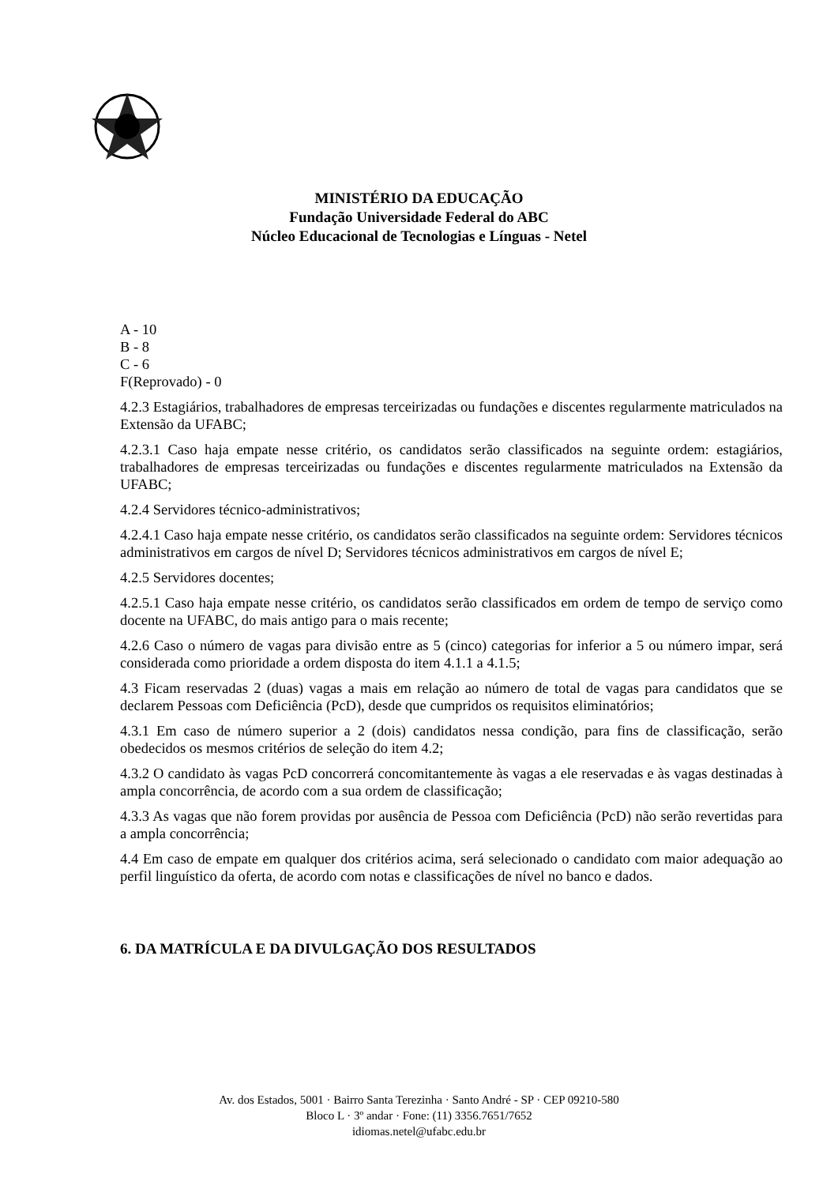MINISTÉRIO DA EDUCAÇÃO
Fundação Universidade Federal do ABC
Núcleo Educacional de Tecnologias e Línguas - Netel
A - 10
B - 8
C - 6
F(Reprovado) - 0
4.2.3 Estagiários, trabalhadores de empresas terceirizadas ou fundações e discentes regularmente matriculados na Extensão da UFABC;
4.2.3.1 Caso haja empate nesse critério, os candidatos serão classificados na seguinte ordem: estagiários, trabalhadores de empresas terceirizadas ou fundações e discentes regularmente matriculados na Extensão da UFABC;
4.2.4 Servidores técnico-administrativos;
4.2.4.1 Caso haja empate nesse critério, os candidatos serão classificados na seguinte ordem: Servidores técnicos administrativos em cargos de nível D; Servidores técnicos administrativos em cargos de nível E;
4.2.5 Servidores docentes;
4.2.5.1 Caso haja empate nesse critério, os candidatos serão classificados em ordem de tempo de serviço como docente na UFABC, do mais antigo para o mais recente;
4.2.6 Caso o número de vagas para divisão entre as 5 (cinco) categorias for inferior a 5 ou número impar, será considerada como prioridade a ordem disposta do item 4.1.1 a 4.1.5;
4.3 Ficam reservadas 2 (duas) vagas a mais em relação ao número de total de vagas para candidatos que se declarem Pessoas com Deficiência (PcD), desde que cumpridos os requisitos eliminatórios;
4.3.1 Em caso de número superior a 2 (dois) candidatos nessa condição, para fins de classificação, serão obedecidos os mesmos critérios de seleção do item 4.2;
4.3.2 O candidato às vagas PcD concorrerá concomitantemente às vagas a ele reservadas e às vagas destinadas à ampla concorrência, de acordo com a sua ordem de classificação;
4.3.3 As vagas que não forem providas por ausência de Pessoa com Deficiência (PcD) não serão revertidas para a ampla concorrência;
4.4 Em caso de empate em qualquer dos critérios acima, será selecionado o candidato com maior adequação ao perfil linguístico da oferta, de acordo com notas e classificações de nível no banco e dados.
6. DA MATRÍCULA E DA DIVULGAÇÃO DOS RESULTADOS
Av. dos Estados, 5001 · Bairro Santa Terezinha · Santo André - SP · CEP 09210-580
Bloco L · 3º andar · Fone: (11) 3356.7651/7652
idiomas.netel@ufabc.edu.br